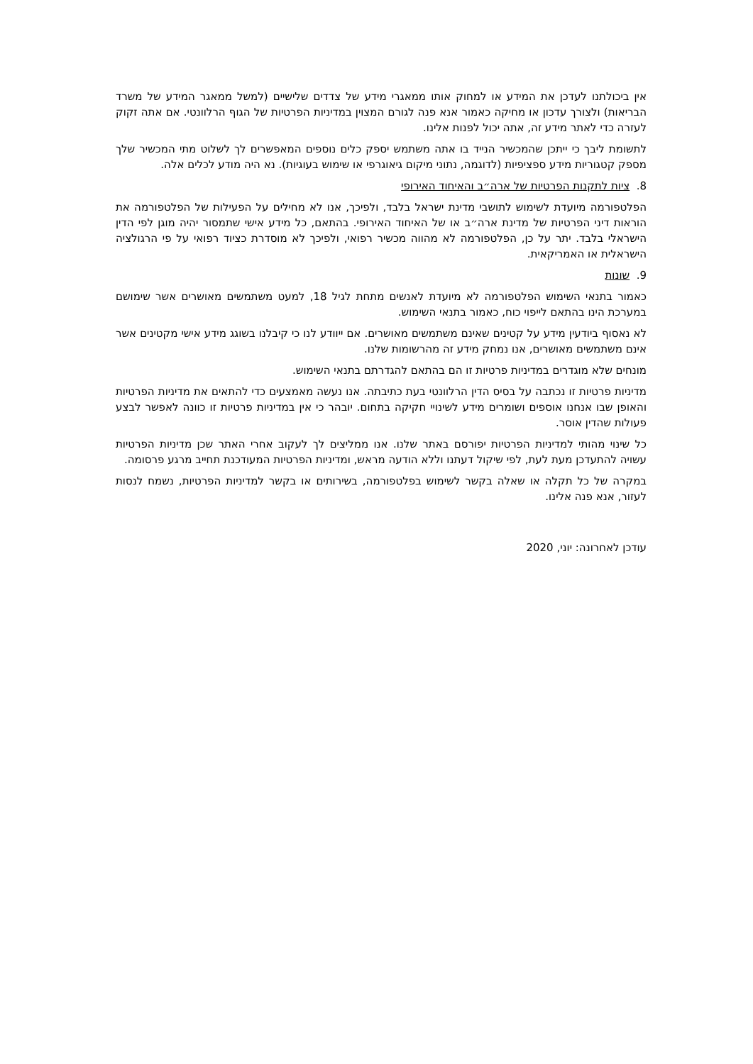אין ביכולתנו לעדכן את המידע או למחוק אותו ממאגרי מידע של צדדים שלישיים (למשל ממאגר המידע של משרד הבריאות) ולצורך עדכון או מחיקה כאמור אנא פנה לגורם המצוין במדיניות הפרטיות של הגוף הרלוונטי. אם אתה זקוק לעזרה כדי לאתר מידע זה, אתה יכול לפנות אלינו.
לתשומת ליבך כי ייתכן שהמכשיר הנייד בו אתה משתמש יספק כלים נוספים המאפשרים לך לשלוט מתי המכשיר שלך מספק קטגוריות מידע ספציפיות (לדוגמה, נתוני מיקום גיאוגרפי או שימוש בעוגיות). נא היה מודע לכלים אלה.
8. ציות לתקנות הפרטיות של ארה״ב והאיחוד האירופי
הפלטפורמה מיועדת לשימוש לתושבי מדינת ישראל בלבד, ולפיכך, אנו לא מחילים על הפעילות של הפלטפורמה את הוראות דיני הפרטיות של מדינת ארה״ב או של האיחוד האירופי. בהתאם, כל מידע אישי שתמסור יהיה מוגן לפי הדין הישראלי בלבד. יתר על כן, הפלטפורמה לא מהווה מכשיר רפואי, ולפיכך לא מוסדרת כציוד רפואי על פי הרגולציה הישראלית או האמריקאית.
9. שונות
כאמור בתנאי השימוש הפלטפורמה לא מיועדת לאנשים מתחת לגיל 18, למעט משתמשים מאושרים אשר שימושם במערכת הינו בהתאם לייפוי כוח, כאמור בתנאי השימוש.
לא נאסוף ביודעין מידע על קטינים שאינם משתמשים מאושרים. אם ייוודע לנו כי קיבלנו בשוגג מידע אישי מקטינים אשר אינם משתמשים מאושרים, אנו נמחק מידע זה מהרשומות שלנו.
מונחים שלא מוגדרים במדיניות פרטיות זו הם בהתאם להגדרתם בתנאי השימוש.
מדיניות פרטיות זו נכתבה על בסיס הדין הרלוונטי בעת כתיבתה. אנו נעשה מאמצעים כדי להתאים את מדיניות הפרטיות והאופן שבו אנחנו אוספים ושומרים מידע לשינויי חקיקה בתחום. יובהר כי אין במדיניות פרטיות זו כוונה לאפשר לבצע פעולות שהדין אוסר.
כל שינוי מהותי למדיניות הפרטיות יפורסם באתר שלנו. אנו ממליצים לך לעקוב אחרי האתר שכן מדיניות הפרטיות עשויה להתעדכן מעת לעת, לפי שיקול דעתנו וללא הודעה מראש, ומדיניות הפרטיות המעודכנת תחייב מרגע פרסומה.
במקרה של כל תקלה או שאלה בקשר לשימוש בפלטפורמה, בשירותים או בקשר למדיניות הפרטיות, נשמח לנסות לעזור, אנא פנה אלינו.
עודכן לאחרונה: יוני, 2020